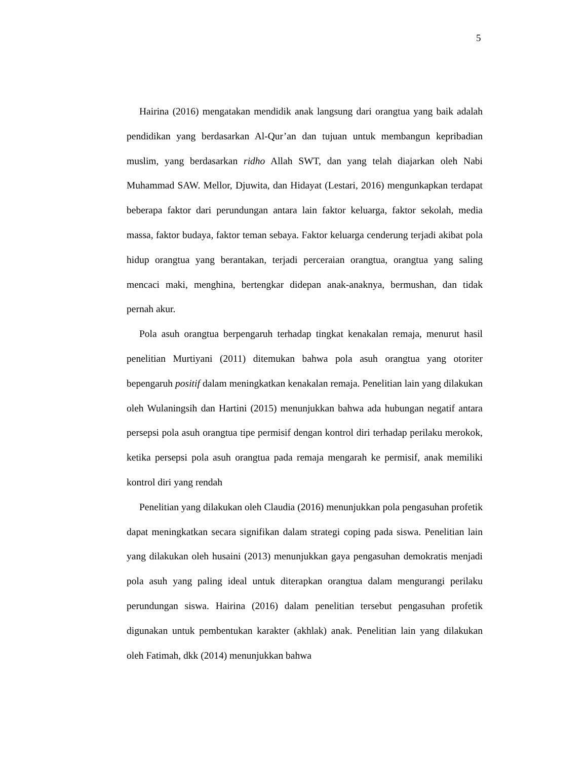5
Hairina (2016) mengatakan mendidik anak langsung dari orangtua yang baik adalah pendidikan yang berdasarkan Al-Qur’an dan tujuan untuk membangun kepribadian muslim, yang berdasarkan ridho Allah SWT, dan yang telah diajarkan oleh Nabi Muhammad SAW. Mellor, Djuwita, dan Hidayat (Lestari, 2016) mengunkapkan terdapat beberapa faktor dari perundungan antara lain faktor keluarga, faktor sekolah, media massa, faktor budaya, faktor teman sebaya. Faktor keluarga cenderung terjadi akibat pola hidup orangtua yang berantakan, terjadi perceraian orangtua, orangtua yang saling mencaci maki, menghina, bertengkar didepan anak-anaknya, bermushan, dan tidak pernah akur.
Pola asuh orangtua berpengaruh terhadap tingkat kenakalan remaja, menurut hasil penelitian Murtiyani (2011) ditemukan bahwa pola asuh orangtua yang otoriter bepengaruh positif dalam meningkatkan kenakalan remaja. Penelitian lain yang dilakukan oleh Wulaningsih dan Hartini (2015) menunjukkan bahwa ada hubungan negatif antara persepsi pola asuh orangtua tipe permisif dengan kontrol diri terhadap perilaku merokok, ketika persepsi pola asuh orangtua pada remaja mengarah ke permisif, anak memiliki kontrol diri yang rendah
Penelitian yang dilakukan oleh Claudia (2016) menunjukkan pola pengasuhan profetik dapat meningkatkan secara signifikan dalam strategi coping pada siswa. Penelitian lain yang dilakukan oleh husaini (2013) menunjukkan gaya pengasuhan demokratis menjadi pola asuh yang paling ideal untuk diterapkan orangtua dalam mengurangi perilaku perundungan siswa. Hairina (2016) dalam penelitian tersebut pengasuhan profetik digunakan untuk pembentukan karakter (akhlak) anak. Penelitian lain yang dilakukan oleh Fatimah, dkk (2014) menunjukkan bahwa